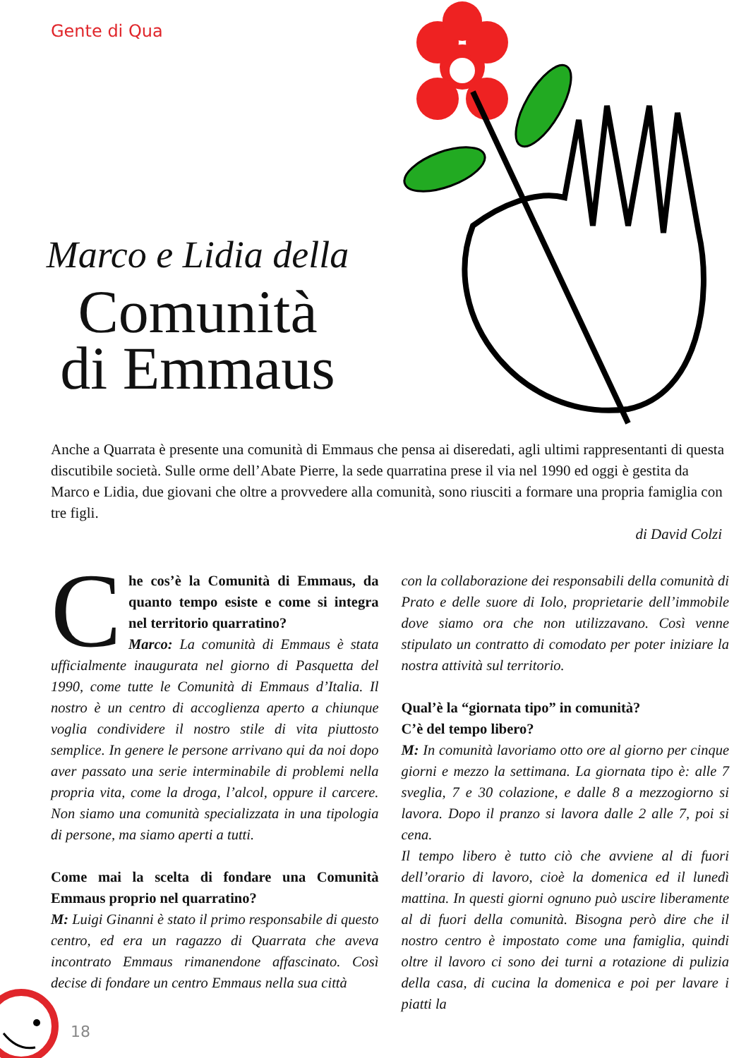Gente di Qua
Marco e Lidia della
Comunità
di Emmaus
Anche a Quarrata è presente una comunità di Emmaus che pensa ai diseredati, agli ultimi rappresentanti di questa discutibile società. Sulle orme dell’Abate Pierre, la sede quarratina prese il via nel 1990 ed oggi è gestita da Marco e Lidia, due giovani che oltre a provvedere alla comunità, sono riusciti a formare una propria famiglia con tre figli.
di David Colzi
Che cos’è la Comunità di Emmaus, da quanto tempo esiste e come si integra nel territorio quarratino?
Marco: La comunità di Emmaus è stata ufficialmente inaugurata nel giorno di Pasquetta del 1990, come tutte le Comunità di Emmaus d’Italia. Il nostro è un centro di accoglienza aperto a chiunque voglia condividere il nostro stile di vita piuttosto semplice. In genere le persone arrivano qui da noi dopo aver passato una serie interminabile di problemi nella propria vita, come la droga, l’alcol, oppure il carcere. Non siamo una comunità specializzata in una tipologia di persone, ma siamo aperti a tutti.
Come mai la scelta di fondare una Comunità Emmaus proprio nel quarratino?
M: Luigi Ginanni è stato il primo responsabile di questo centro, ed era un ragazzo di Quarrata che aveva incontrato Emmaus rimanendone affascinato. Così decise di fondare un centro Emmaus nella sua città
con la collaborazione dei responsabili della comunità di Prato e delle suore di Iolo, proprietarie dell’immobile dove siamo ora che non utilizzavano. Così venne stipulato un contratto di comodato per poter iniziare la nostra attività sul territorio.
Qual’è la “giornata tipo” in comunità?
C’è del tempo libero?
M: In comunità lavoriamo otto ore al giorno per cinque giorni e mezzo la settimana. La giornata tipo è: alle 7 sveglia, 7 e 30 colazione, e dalle 8 a mezzogiorno si lavora. Dopo il pranzo si lavora dalle 2 alle 7, poi si cena.
Il tempo libero è tutto ciò che avviene al di fuori dell’orario di lavoro, cioè la domenica ed il lunedì mattina. In questi giorni ognuno può uscire liberamente al di fuori della comunità. Bisogna però dire che il nostro centro è impostato come una famiglia, quindi oltre il lavoro ci sono dei turni a rotazione di pulizia della casa, di cucina la domenica e poi per lavare i piatti la
18